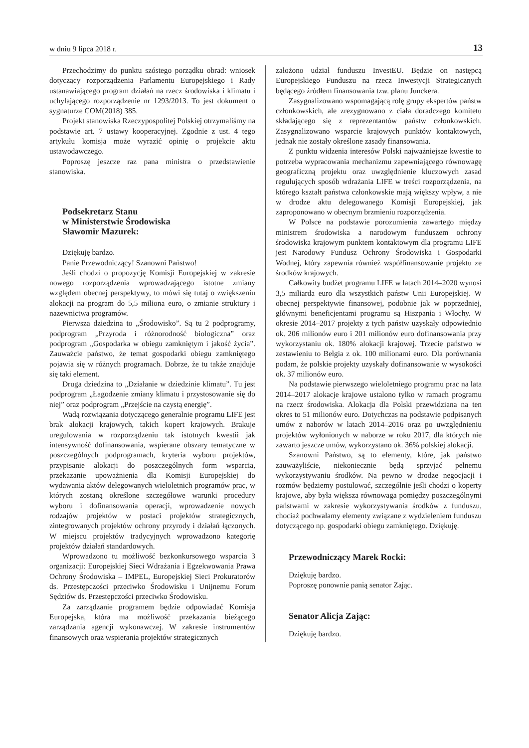w dniu 9 lipca 2018 r. 13
Przechodzimy do punktu szóstego porządku obrad: wniosek dotyczący rozporządzenia Parlamentu Europejskiego i Rady ustanawiającego program działań na rzecz środowiska i klimatu i uchylającego rozporządzenie nr 1293/2013. To jest dokument o sygnaturze COM(2018) 385.
Projekt stanowiska Rzeczypospolitej Polskiej otrzymaliśmy na podstawie art. 7 ustawy kooperacyjnej. Zgodnie z ust. 4 tego artykułu komisja może wyrazić opinię o projekcie aktu ustawodawczego.
Poproszę jeszcze raz pana ministra o przedstawienie stanowiska.
Podsekretarz Stanu
w Ministerstwie Środowiska
Sławomir Mazurek:
Dziękuję bardzo.
Panie Przewodniczący! Szanowni Państwo!
Jeśli chodzi o propozycję Komisji Europejskiej w zakresie nowego rozporządzenia wprowadzającego istotne zmiany względem obecnej perspektywy, to mówi się tutaj o zwiększeniu alokacji na program do 5,5 miliona euro, o zmianie struktury i nazewnictwa programów.
Pierwsza dziedzina to „Środowisko”. Są tu 2 podprogramy, podprogram „Przyroda i różnorodność biologiczna” oraz podprogram „Gospodarka w obiegu zamkniętym i jakość życia”. Zauważcie państwo, że temat gospodarki obiegu zamkniętego pojawia się w różnych programach. Dobrze, że tu także znajduje się taki element.
Druga dziedzina to „Działanie w dziedzinie klimatu”. Tu jest podprogram „Łagodzenie zmiany klimatu i przystosowanie się do niej” oraz podprogram „Przejście na czystą energię”.
Wadą rozwiązania dotyczącego generalnie programu LIFE jest brak alokacji krajowych, takich kopert krajowych. Brakuje uregulowania w rozporządzeniu tak istotnych kwestii jak intensywność dofinansowania, wspierane obszary tematyczne w poszczególnych podprogramach, kryteria wyboru projektów, przypisanie alokacji do poszczególnych form wsparcia, przekazanie upoważnienia dla Komisji Europejskiej do wydawania aktów delegowanych wieloletnich programów prac, w których zostaną określone szczegółowe warunki procedury wyboru i dofinansowania operacji, wprowadzenie nowych rodzajów projektów w postaci projektów strategicznych, zintegrowanych projektów ochrony przyrody i działań łączonych. W miejscu projektów tradycyjnych wprowadzono kategorię projektów działań standardowych.
Wprowadzono tu możliwość bezkonkursowego wsparcia 3 organizacji: Europejskiej Sieci Wdrażania i Egzekwowania Prawa Ochrony Środowiska – IMPEL, Europejskiej Sieci Prokuratorów ds. Przestępczości przeciwko Środowisku i Unijnemu Forum Sędziów ds. Przestępczości przeciwko Środowisku.
Za zarządzanie programem będzie odpowiadać Komisja Europejska, która ma możliwość przekazania bieżącego zarządzania agencji wykonawczej. W zakresie instrumentów finansowych oraz wspierania projektów strategicznych
założono udział funduszu InvestEU. Będzie on następcą Europejskiego Funduszu na rzecz Inwestycji Strategicznych będącego źródłem finansowania tzw. planu Junckera.
Zasygnalizowano wspomagającą rolę grupy ekspertów państw członkowskich, ale zrezygnowano z ciała doradczego komitetu składającego się z reprezentantów państw członkowskich. Zasygnalizowano wsparcie krajowych punktów kontaktowych, jednak nie zostały określone zasady finansowania.
Z punktu widzenia interesów Polski najważniejsze kwestie to potrzeba wypracowania mechanizmu zapewniającego równowagę geograficzną projektu oraz uwzględnienie kluczowych zasad regulujących sposób wdrażania LIFE w treści rozporządzenia, na którego kształt państwa członkowskie mają większy wpływ, a nie w drodze aktu delegowanego Komisji Europejskiej, jak zaproponowano w obecnym brzmieniu rozporządzenia.
W Polsce na podstawie porozumienia zawartego między ministrem środowiska a narodowym funduszem ochrony środowiska krajowym punktem kontaktowym dla programu LIFE jest Narodowy Fundusz Ochrony Środowiska i Gospodarki Wodnej, który zapewnia również współfinansowanie projektu ze środków krajowych.
Całkowity budżet programu LIFE w latach 2014–2020 wynosi 3,5 miliarda euro dla wszystkich państw Unii Europejskiej. W obecnej perspektywie finansowej, podobnie jak w poprzedniej, głównymi beneficjentami programu są Hiszpania i Włochy. W okresie 2014–2017 projekty z tych państw uzyskały odpowiednio ok. 206 milionów euro i 201 milionów euro dofinansowania przy wykorzystaniu ok. 180% alokacji krajowej. Trzecie państwo w zestawieniu to Belgia z ok. 100 milionami euro. Dla porównania podam, że polskie projekty uzyskały dofinansowanie w wysokości ok. 37 milionów euro.
Na podstawie pierwszego wieloletniego programu prac na lata 2014–2017 alokacje krajowe ustalono tylko w ramach programu na rzecz środowiska. Alokacja dla Polski przewidziana na ten okres to 51 milionów euro. Dotychczas na podstawie podpisanych umów z naborów w latach 2014–2016 oraz po uwzględnieniu projektów wyłonionych w naborze w roku 2017, dla których nie zawarto jeszcze umów, wykorzystano ok. 36% polskiej alokacji.
Szanowni Państwo, są to elementy, które, jak państwo zauważyliście, niekoniecznie będą sprzyjać pełnemu wykorzystywaniu środków. Na pewno w drodze negocjacji i rozmów będziemy postulować, szczególnie jeśli chodzi o koperty krajowe, aby była większa równowaga pomiędzy poszczególnymi państwami w zakresie wykorzystywania środków z funduszu, chociaż pochwalamy elementy związane z wydzieleniem funduszu dotyczącego np. gospodarki obiegu zamkniętego. Dziękuję.
Przewodniczący Marek Rocki:
Dziękuję bardzo.
Poproszę ponownie panią senator Zając.
Senator Alicja Zając:
Dziękuję bardzo.